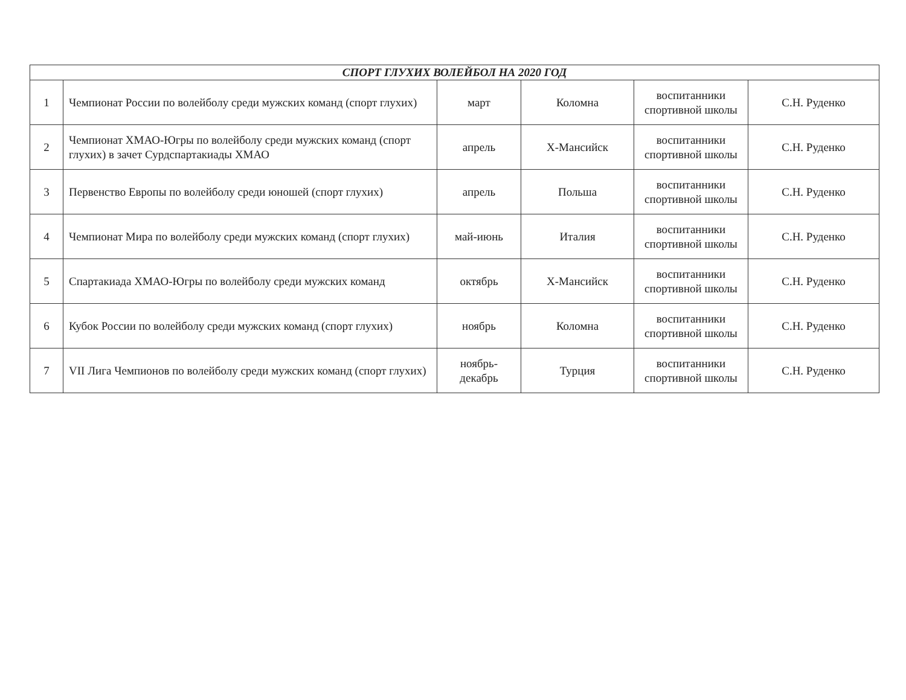| СПОРТ ГЛУХИХ ВОЛЕЙБОЛ НА 2020 ГОД | | | | | |
| --- | --- | --- | --- | --- | --- |
| 1 | Чемпионат России по волейболу среди мужских команд (спорт глухих) | март | Коломна | воспитанники спортивной школы | С.Н. Руденко |
| 2 | Чемпионат ХМАО-Югры по волейболу среди мужских команд (спорт глухих) в зачет Сурдспартакиады ХМАО | апрель | Х-Мансийск | воспитанники спортивной школы | С.Н. Руденко |
| 3 | Первенство Европы по волейболу среди юношей (спорт глухих) | апрель | Польша | воспитанники спортивной школы | С.Н. Руденко |
| 4 | Чемпионат Мира по волейболу среди мужских команд (спорт глухих) | май-июнь | Италия | воспитанники спортивной школы | С.Н. Руденко |
| 5 | Спартакиада ХМАО-Югры по волейболу среди мужских команд | октябрь | Х-Мансийск | воспитанники спортивной школы | С.Н. Руденко |
| 6 | Кубок России по волейболу среди мужских команд (спорт глухих) | ноябрь | Коломна | воспитанники спортивной школы | С.Н. Руденко |
| 7 | VII Лига Чемпионов по волейболу среди мужских команд (спорт глухих) | ноябрь-декабрь | Турция | воспитанники спортивной школы | С.Н. Руденко |